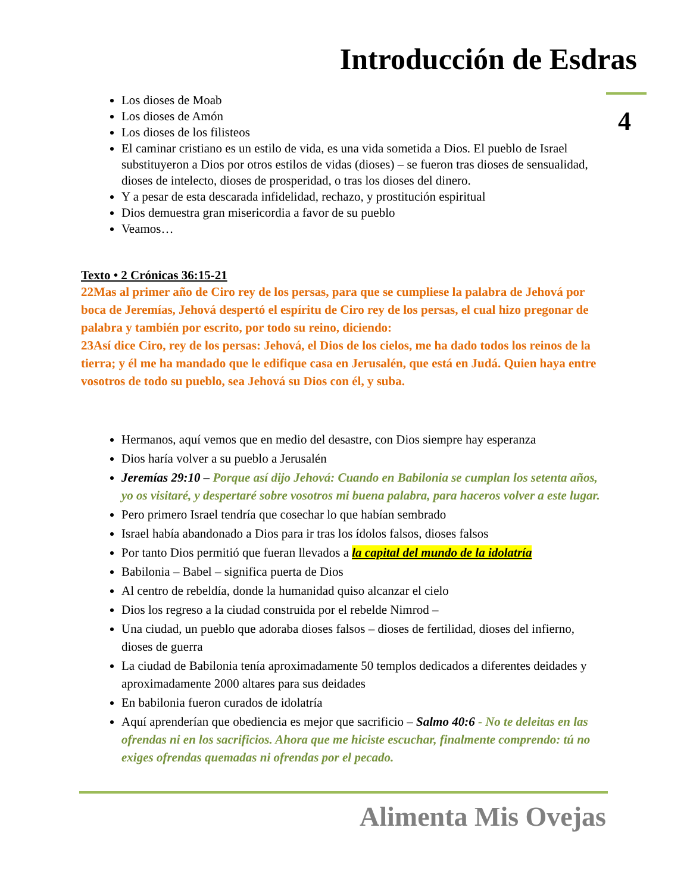Introducción de Esdras
4
Los dioses de Moab
Los dioses de Amón
Los dioses de los filisteos
El caminar cristiano es un estilo de vida, es una vida sometida a Dios. El pueblo de Israel substituyeron a Dios por otros estilos de vidas (dioses) – se fueron tras dioses de sensualidad, dioses de intelecto, dioses de prosperidad, o tras los dioses del dinero.
Y a pesar de esta descarada infidelidad, rechazo, y prostitución espiritual
Dios demuestra gran misericordia a favor de su pueblo
Veamos…
Texto • 2 Crónicas 36:15-21
22Mas al primer año de Ciro rey de los persas, para que se cumpliese la palabra de Jehová por boca de Jeremías, Jehová despertó el espíritu de Ciro rey de los persas, el cual hizo pregonar de palabra y también por escrito, por todo su reino, diciendo:
23Así dice Ciro, rey de los persas: Jehová, el Dios de los cielos, me ha dado todos los reinos de la tierra; y él me ha mandado que le edifique casa en Jerusalén, que está en Judá. Quien haya entre vosotros de todo su pueblo, sea Jehová su Dios con él, y suba.
Hermanos, aquí vemos que en medio del desastre, con Dios siempre hay esperanza
Dios haría volver a su pueblo a Jerusalén
Jeremías 29:10 – Porque así dijo Jehová: Cuando en Babilonia se cumplan los setenta años, yo os visitaré, y despertaré sobre vosotros mi buena palabra, para haceros volver a este lugar.
Pero primero Israel tendría que cosechar lo que habían sembrado
Israel había abandonado a Dios para ir tras los ídolos falsos, dioses falsos
Por tanto Dios permitió que fueran llevados a la capital del mundo de la idolatría
Babilonia – Babel – significa puerta de Dios
Al centro de rebeldía, donde la humanidad quiso alcanzar el cielo
Dios los regreso a la ciudad construida por el rebelde Nimrod –
Una ciudad, un pueblo que adoraba dioses falsos – dioses de fertilidad, dioses del infierno, dioses de guerra
La ciudad de Babilonia tenía aproximadamente 50 templos dedicados a diferentes deidades y aproximadamente 2000 altares para sus deidades
En babilonia fueron curados de idolatría
Aquí aprenderían que obediencia es mejor que sacrificio – Salmo 40:6 - No te deleitas en las ofrendas ni en los sacrificios. Ahora que me hiciste escuchar, finalmente comprendo: tú no exiges ofrendas quemadas ni ofrendas por el pecado.
Alimenta Mis Ovejas